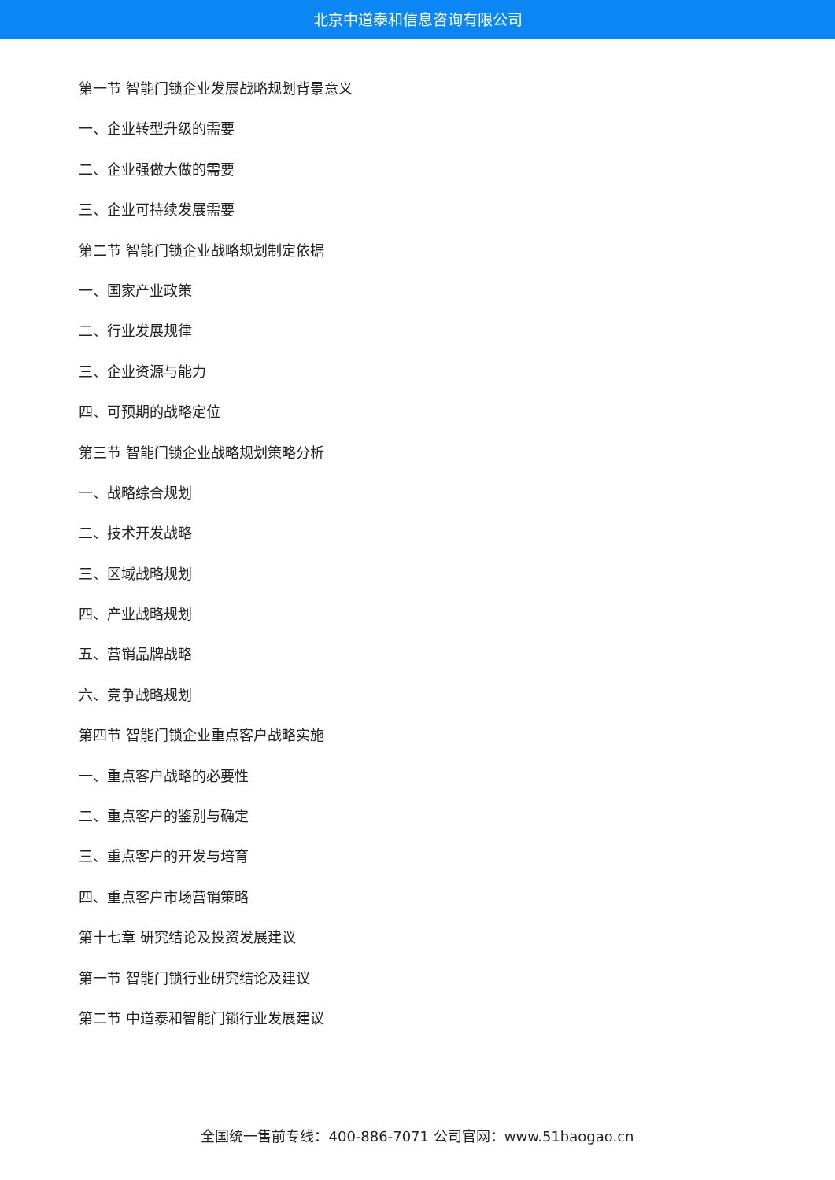北京中道泰和信息咨询有限公司
第一节 智能门锁企业发展战略规划背景意义
一、企业转型升级的需要
二、企业强做大做的需要
三、企业可持续发展需要
第二节 智能门锁企业战略规划制定依据
一、国家产业政策
二、行业发展规律
三、企业资源与能力
四、可预期的战略定位
第三节 智能门锁企业战略规划策略分析
一、战略综合规划
二、技术开发战略
三、区域战略规划
四、产业战略规划
五、营销品牌战略
六、竞争战略规划
第四节 智能门锁企业重点客户战略实施
一、重点客户战略的必要性
二、重点客户的鉴别与确定
三、重点客户的开发与培育
四、重点客户市场营销策略
第十七章 研究结论及投资发展建议
第一节 智能门锁行业研究结论及建议
第二节 中道泰和智能门锁行业发展建议
全国统一售前专线：400-886-7071 公司官网：www.51baogao.cn